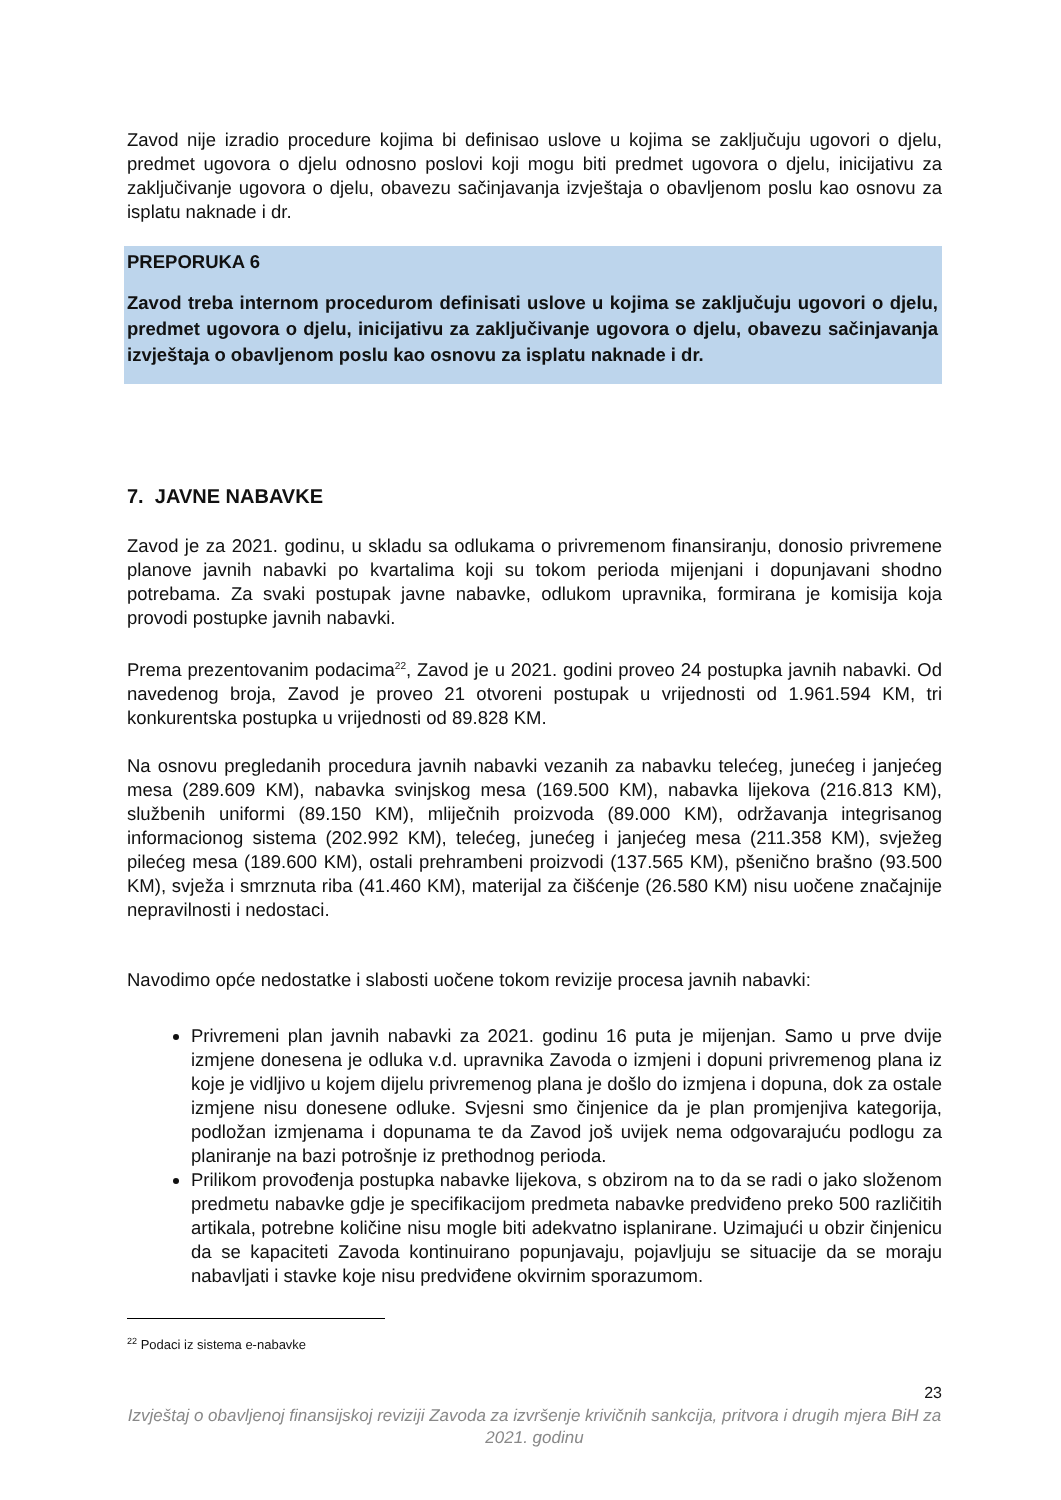Zavod nije izradio procedure kojima bi definisao uslove u kojima se zaključuju ugovori o djelu, predmet ugovora o djelu odnosno poslovi koji mogu biti predmet ugovora o djelu, inicijativu za zaključivanje ugovora o djelu, obavezu sačinjavanja izvještaja o obavljenom poslu kao osnovu za isplatu naknade i dr.
PREPORUKA 6
Zavod treba internom procedurom definisati uslove u kojima se zaključuju ugovori o djelu, predmet ugovora o djelu, inicijativu za zaključivanje ugovora o djelu, obavezu sačinjavanja izvještaja o obavljenom poslu kao osnovu za isplatu naknade i dr.
7. JAVNE NABAVKE
Zavod je za 2021. godinu, u skladu sa odlukama o privremenom finansiranju, donosio privremene planove javnih nabavki po kvartalima koji su tokom perioda mijenjani i dopunjavani shodno potrebama. Za svaki postupak javne nabavke, odlukom upravnika, formirana je komisija koja provodi postupke javnih nabavki.
Prema prezentovanim podacima<sup>22</sup>, Zavod je u 2021. godini proveo 24 postupka javnih nabavki. Od navedenog broja, Zavod je proveo 21 otvoreni postupak u vrijednosti od 1.961.594 KM, tri konkurentska postupka u vrijednosti od 89.828 KM.
Na osnovu pregledanih procedura javnih nabavki vezanih za nabavku telećeg, junećeg i janjećeg mesa (289.609 KM), nabavka svinjskog mesa (169.500 KM), nabavka lijekova (216.813 KM), službenih uniformi (89.150 KM), mliječnih proizvoda (89.000 KM), održavanja integrisanog informacionog sistema (202.992 KM), telećeg, junećeg i janjećeg mesa (211.358 KM), svježeg pilećeg mesa (189.600 KM), ostali prehrambeni proizvodi (137.565 KM), pšenično brašno (93.500 KM), svježa i smrznuta riba (41.460 KM), materijal za čišćenje (26.580 KM) nisu uočene značajnije nepravilnosti i nedostaci.
Navodimo opće nedostatke i slabosti uočene tokom revizije procesa javnih nabavki:
Privremeni plan javnih nabavki za 2021. godinu 16 puta je mijenjan. Samo u prve dvije izmjene donesena je odluka v.d. upravnika Zavoda o izmjeni i dopuni privremenog plana iz koje je vidljivo u kojem dijelu privremenog plana je došlo do izmjena i dopuna, dok za ostale izmjene nisu donesene odluke. Svjesni smo činjenice da je plan promjenjiva kategorija, podložan izmjenama i dopunama te da Zavod još uvijek nema odgovarajuću podlogu za planiranje na bazi potrošnje iz prethodnog perioda.
Prilikom provođenja postupka nabavke lijekova, s obzirom na to da se radi o jako složenom predmetu nabavke gdje je specifikacijom predmeta nabavke predviđeno preko 500 različitih artikala, potrebne količine nisu mogle biti adekvatno isplanirane. Uzimajući u obzir činjenicu da se kapaciteti Zavoda kontinuirano popunjavaju, pojavljuju se situacije da se moraju nabavljati i stavke koje nisu predviđene okvirnim sporazumom.
<sup>22</sup> Podaci iz sistema e-nabavke
23
Izvještaj o obavljenoj finansijskoj reviziji Zavoda za izvršenje krivičnih sankcija, pritvora i drugih mjera BiH za 2021. godinu